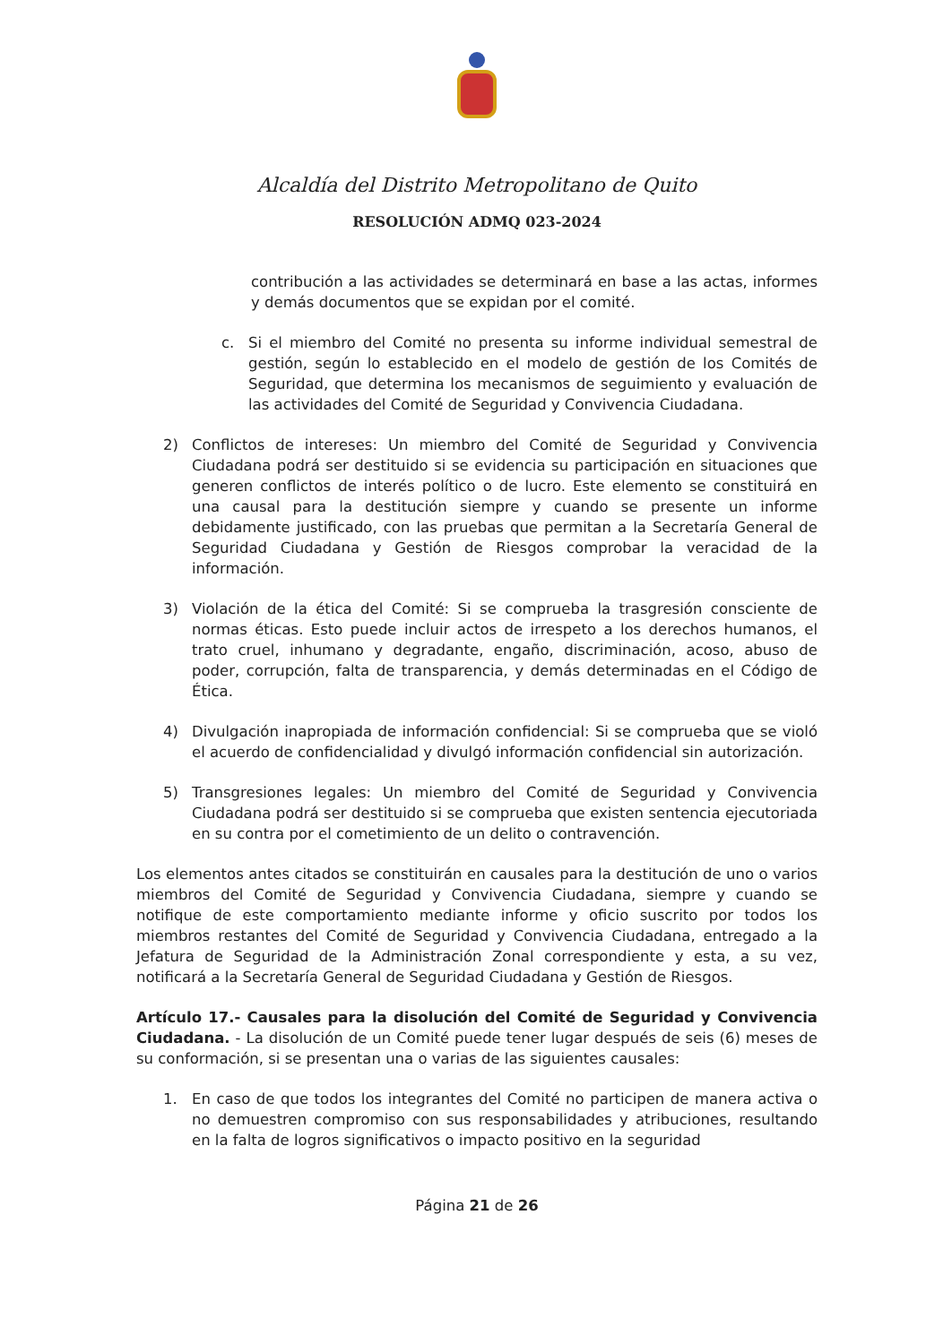Alcaldía del Distrito Metropolitano de Quito
RESOLUCIÓN ADMQ 023-2024
contribución a las actividades se determinará en base a las actas, informes y demás documentos que se expidan por el comité.
c. Si el miembro del Comité no presenta su informe individual semestral de gestión, según lo establecido en el modelo de gestión de los Comités de Seguridad, que determina los mecanismos de seguimiento y evaluación de las actividades del Comité de Seguridad y Convivencia Ciudadana.
2) Conflictos de intereses: Un miembro del Comité de Seguridad y Convivencia Ciudadana podrá ser destituido si se evidencia su participación en situaciones que generen conflictos de interés político o de lucro. Este elemento se constituirá en una causal para la destitución siempre y cuando se presente un informe debidamente justificado, con las pruebas que permitan a la Secretaría General de Seguridad Ciudadana y Gestión de Riesgos comprobar la veracidad de la información.
3) Violación de la ética del Comité: Si se comprueba la trasgresión consciente de normas éticas. Esto puede incluir actos de irrespeto a los derechos humanos, el trato cruel, inhumano y degradante, engaño, discriminación, acoso, abuso de poder, corrupción, falta de transparencia, y demás determinadas en el Código de Ética.
4) Divulgación inapropiada de información confidencial: Si se comprueba que se violó el acuerdo de confidencialidad y divulgó información confidencial sin autorización.
5) Transgresiones legales: Un miembro del Comité de Seguridad y Convivencia Ciudadana podrá ser destituido si se comprueba que existen sentencia ejecutoriada en su contra por el cometimiento de un delito o contravención.
Los elementos antes citados se constituirán en causales para la destitución de uno o varios miembros del Comité de Seguridad y Convivencia Ciudadana, siempre y cuando se notifique de este comportamiento mediante informe y oficio suscrito por todos los miembros restantes del Comité de Seguridad y Convivencia Ciudadana, entregado a la Jefatura de Seguridad de la Administración Zonal correspondiente y esta, a su vez, notificará a la Secretaría General de Seguridad Ciudadana y Gestión de Riesgos.
Artículo 17.- Causales para la disolución del Comité de Seguridad y Convivencia Ciudadana. - La disolución de un Comité puede tener lugar después de seis (6) meses de su conformación, si se presentan una o varias de las siguientes causales:
1. En caso de que todos los integrantes del Comité no participen de manera activa o no demuestren compromiso con sus responsabilidades y atribuciones, resultando en la falta de logros significativos o impacto positivo en la seguridad
Página 21 de 26